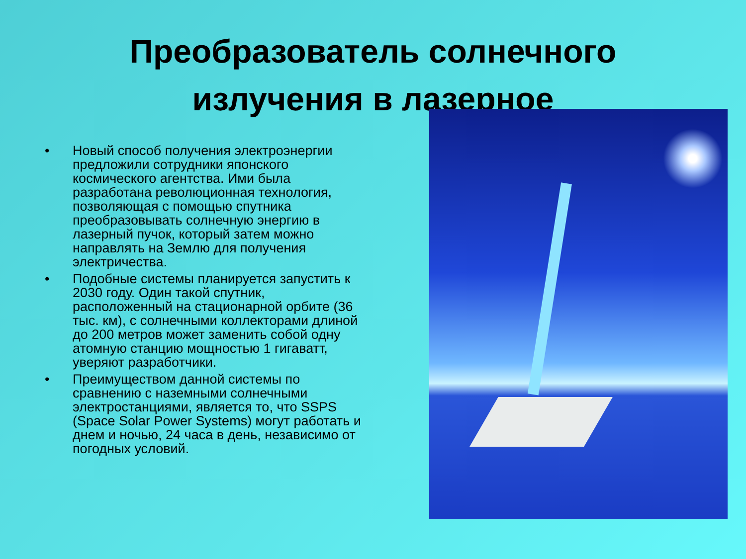Преобразователь солнечного излучения в лазерное
• Новый способ получения электроэнергии предложили сотрудники японского космического агентства. Ими была разработана революционная технология, позволяющая с помощью спутника преобразовывать солнечную энергию в лазерный пучок, который затем можно направлять на Землю для получения электричества.
• Подобные системы планируется запустить к 2030 году. Один такой спутник, расположенный на стационарной орбите (36 тыс. км), с солнечными коллекторами длиной до 200 метров может заменить собой одну атомную станцию мощностью 1 гигаватт, уверяют разработчики.
• Преимуществом данной системы по сравнению с наземными солнечными электростанциями, является то, что SSPS (Space Solar Power Systems) могут работать и днем и ночью, 24 часа в день, независимо от погодных условий.